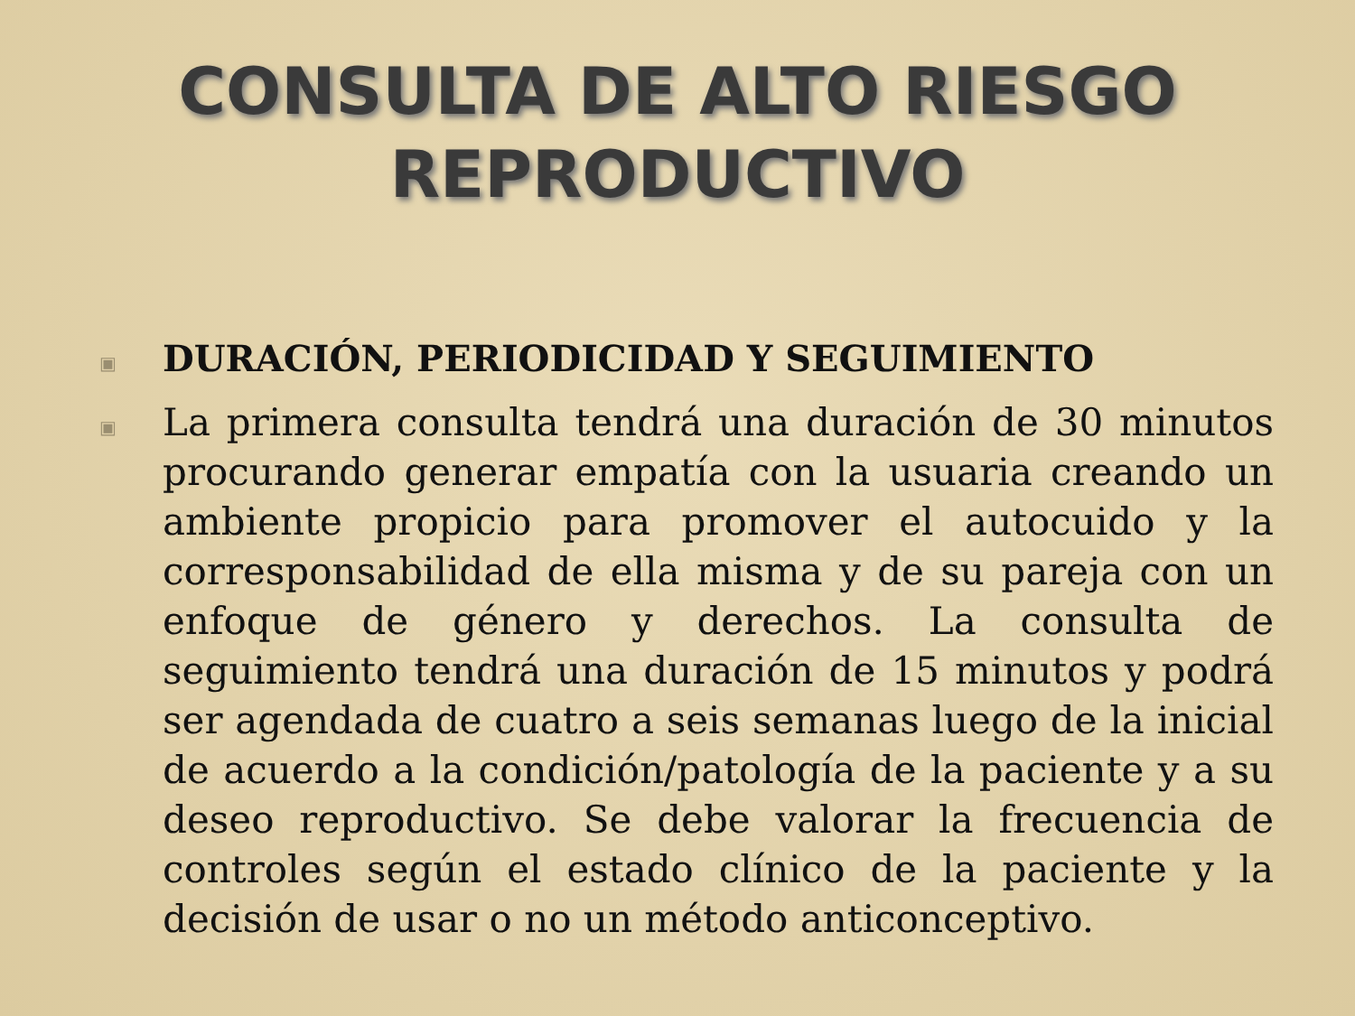CONSULTA DE ALTO RIESGO
REPRODUCTIVO
▣ DURACIÓN, PERIODICIDAD Y SEGUIMIENTO
▣ La primera consulta tendrá una duración de 30 minutos procurando generar empatía con la usuaria creando un ambiente propicio para promover el autocuido y la corresponsabilidad de ella misma y de su pareja con un enfoque de género y derechos. La consulta de seguimiento tendrá una duración de 15 minutos y podrá ser agendada de cuatro a seis semanas luego de la inicial de acuerdo a la condición/patología de la paciente y a su deseo reproductivo. Se debe valorar la frecuencia de controles según el estado clínico de la paciente y la decisión de usar o no un método anticonceptivo.